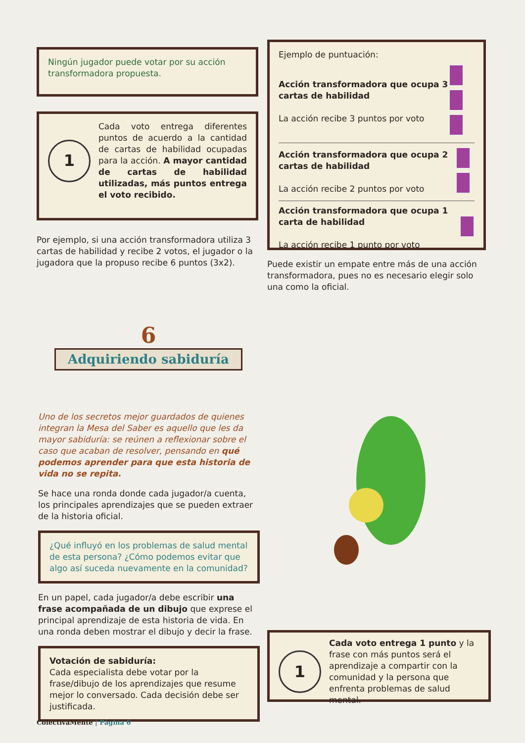Ningún jugador puede votar por su acción transformadora propuesta.
1
Cada voto entrega diferentes puntos de acuerdo a la cantidad de cartas de habilidad ocupadas para la acción. A mayor cantidad de cartas de habilidad utilizadas, más puntos entrega el voto recibido.
Por ejemplo, si una acción transformadora utiliza 3 cartas de habilidad y recibe 2 votos, el jugador o la jugadora que la propuso recibe 6 puntos (3x2).
Ejemplo de puntuación:
Acción transformadora que ocupa 3 cartas de habilidad
La acción recibe 3 puntos por voto
Acción transformadora que ocupa 2 cartas de habilidad
La acción recibe 2 puntos por voto
Acción transformadora que ocupa 1 carta de habilidad
La acción recibe 1 punto por voto
Puede existir un empate entre más de una acción transformadora, pues no es necesario elegir solo una como la oficial.
6
Adquiriendo sabiduría
Uno de los secretos mejor guardados de quienes integran la Mesa del Saber es aquello que les da mayor sabiduría: se reúnen a reflexionar sobre el caso que acaban de resolver, pensando en qué podemos aprender para que esta historia de vida no se repita.
Se hace una ronda donde cada jugador/a cuenta, los principales aprendizajes que se pueden extraer de la historia oficial.
¿Qué influyó en los problemas de salud mental de esta persona? ¿Cómo podemos evitar que algo así suceda nuevamente en la comunidad?
En un papel, cada jugador/a debe escribir una frase acompañada de un dibujo que exprese el principal aprendizaje de esta historia de vida. En una ronda deben mostrar el dibujo y decir la frase.
Votación de sabiduría:
Cada especialista debe votar por la frase/dibujo de los aprendizajes que resume mejor lo conversado. Cada decisión debe ser justificada.
1
Cada voto entrega 1 punto y la frase con más puntos será el aprendizaje a compartir con la comunidad y la persona que enfrenta problemas de salud mental.
ColectivaMente | Página 6